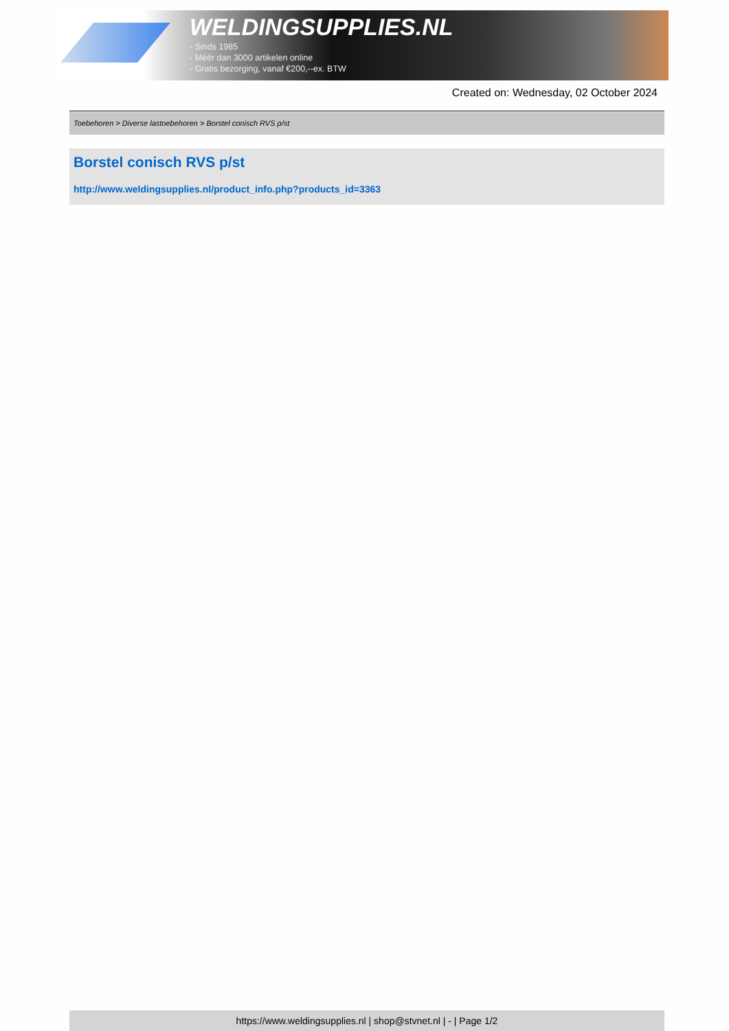WELDINGSUPPLIES.NL
- Sinds 1985
- Méér dan 3000 artikelen online
- Gratis bezorging, vanaf €200,--ex. BTW
Created on: Wednesday, 02 October 2024
Toebehoren > Diverse lastoebehoren > Borstel conisch RVS p/st
Borstel conisch RVS p/st
http://www.weldingsupplies.nl/product_info.php?products_id=3363
https://www.weldingsupplies.nl | shop@stvnet.nl | - | Page 1/2